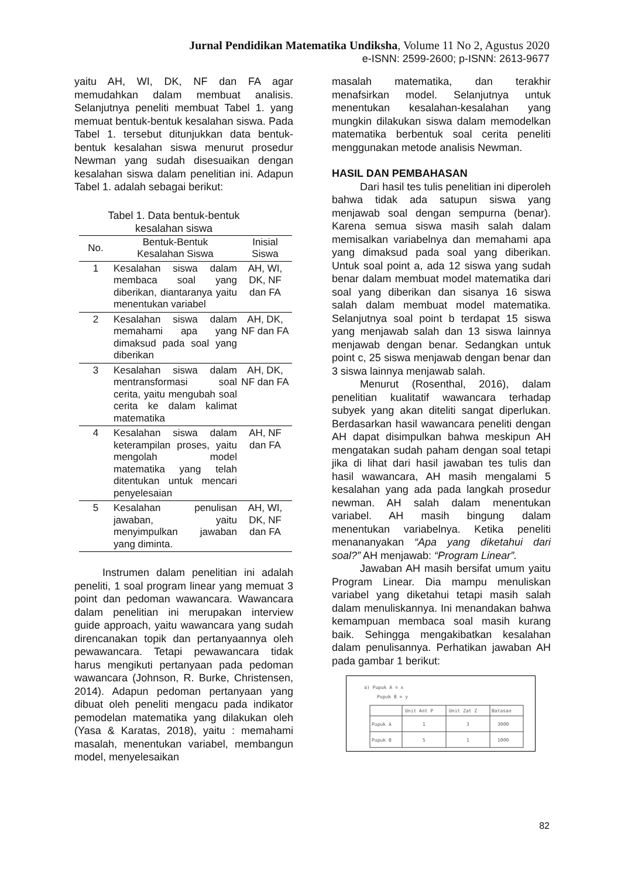Jurnal Pendidikan Matematika Undiksha, Volume 11 No 2, Agustus 2020
e-ISNN: 2599-2600; p-ISNN: 2613-9677
yaitu AH, WI, DK, NF dan FA agar memudahkan dalam membuat analisis. Selanjutnya peneliti membuat Tabel 1. yang memuat bentuk-bentuk kesalahan siswa. Pada Tabel 1. tersebut ditunjukkan data bentuk-bentuk kesalahan siswa menurut prosedur Newman yang sudah disesuaikan dengan kesalahan siswa dalam penelitian ini. Adapun Tabel 1. adalah sebagai berikut:
Tabel 1. Data bentuk-bentuk
kesalahan siswa
| No. | Bentuk-Bentuk Kesalahan Siswa | Inisial Siswa |
| --- | --- | --- |
| 1 | Kesalahan siswa dalam membaca soal yang diberikan, diantaranya yaitu menentukan variabel | AH, WI, DK, NF dan FA |
| 2 | Kesalahan siswa dalam memahami apa yang dimaksud pada soal yang diberikan | AH, DK, NF dan FA |
| 3 | Kesalahan siswa dalam mentransformasi soal cerita, yaitu mengubah soal cerita ke dalam kalimat matematika | AH, DK, NF dan FA |
| 4 | Kesalahan siswa dalam keterampilan proses, yaitu mengolah model matematika yang telah ditentukan untuk mencari penyelesaian | AH, NF dan FA |
| 5 | Kesalahan penulisan jawaban, yaitu menyimpulkan jawaban yang diminta. | AH, WI, DK, NF dan FA |
Instrumen dalam penelitian ini adalah peneliti, 1 soal program linear yang memuat 3 point dan pedoman wawancara. Wawancara dalam penelitian ini merupakan interview guide approach, yaitu wawancara yang sudah direncanakan topik dan pertanyaannya oleh pewawancara. Tetapi pewawancara tidak harus mengikuti pertanyaan pada pedoman wawancara (Johnson, R. Burke, Christensen, 2014). Adapun pedoman pertanyaan yang dibuat oleh peneliti mengacu pada indikator pemodelan matematika yang dilakukan oleh (Yasa & Karatas, 2018), yaitu : memahami masalah, menentukan variabel, membangun model, menyelesaikan
masalah matematika, dan terakhir menafsirkan model. Selanjutnya untuk menentukan kesalahan-kesalahan yang mungkin dilakukan siswa dalam memodelkan matematika berbentuk soal cerita peneliti menggunakan metode analisis Newman.
HASIL DAN PEMBAHASAN
Dari hasil tes tulis penelitian ini diperoleh bahwa tidak ada satupun siswa yang menjawab soal dengan sempurna (benar). Karena semua siswa masih salah dalam memisalkan variabelnya dan memahami apa yang dimaksud pada soal yang diberikan. Untuk soal point a, ada 12 siswa yang sudah benar dalam membuat model matematika dari soal yang diberikan dan sisanya 16 siswa salah dalam membuat model matematika. Selanjutnya soal point b terdapat 15 siswa yang menjawab salah dan 13 siswa lainnya menjawab dengan benar. Sedangkan untuk point c, 25 siswa menjawab dengan benar dan 3 siswa lainnya menjawab salah.
Menurut (Rosenthal, 2016), dalam penelitian kualitatif wawancara terhadap subyek yang akan diteliti sangat diperlukan. Berdasarkan hasil wawancara peneliti dengan AH dapat disimpulkan bahwa meskipun AH mengatakan sudah paham dengan soal tetapi jika di lihat dari hasil jawaban tes tulis dan hasil wawancara, AH masih mengalami 5 kesalahan yang ada pada langkah prosedur newman. AH salah dalam menentukan variabel. AH masih bingung dalam menentukan variabelnya. Ketika peneliti menananyakan “Apa yang diketahui dari soal?” AH menjawab: “Program Linear”.
Jawaban AH masih bersifat umum yaitu Program Linear. Dia mampu menuliskan variabel yang diketahui tetapi masih salah dalam menuliskannya. Ini menandakan bahwa kemampuan membaca soal masih kurang baik. Sehingga mengakibatkan kesalahan dalam penulisannya. Perhatikan jawaban AH pada gambar 1 berikut:
a) Pupuk A = x
Pupuk B = y
Unit Ant P
Unit Zat Z
Batasan
Pupuk A
1
3
3000
Pupuk B
5
1
1000
82